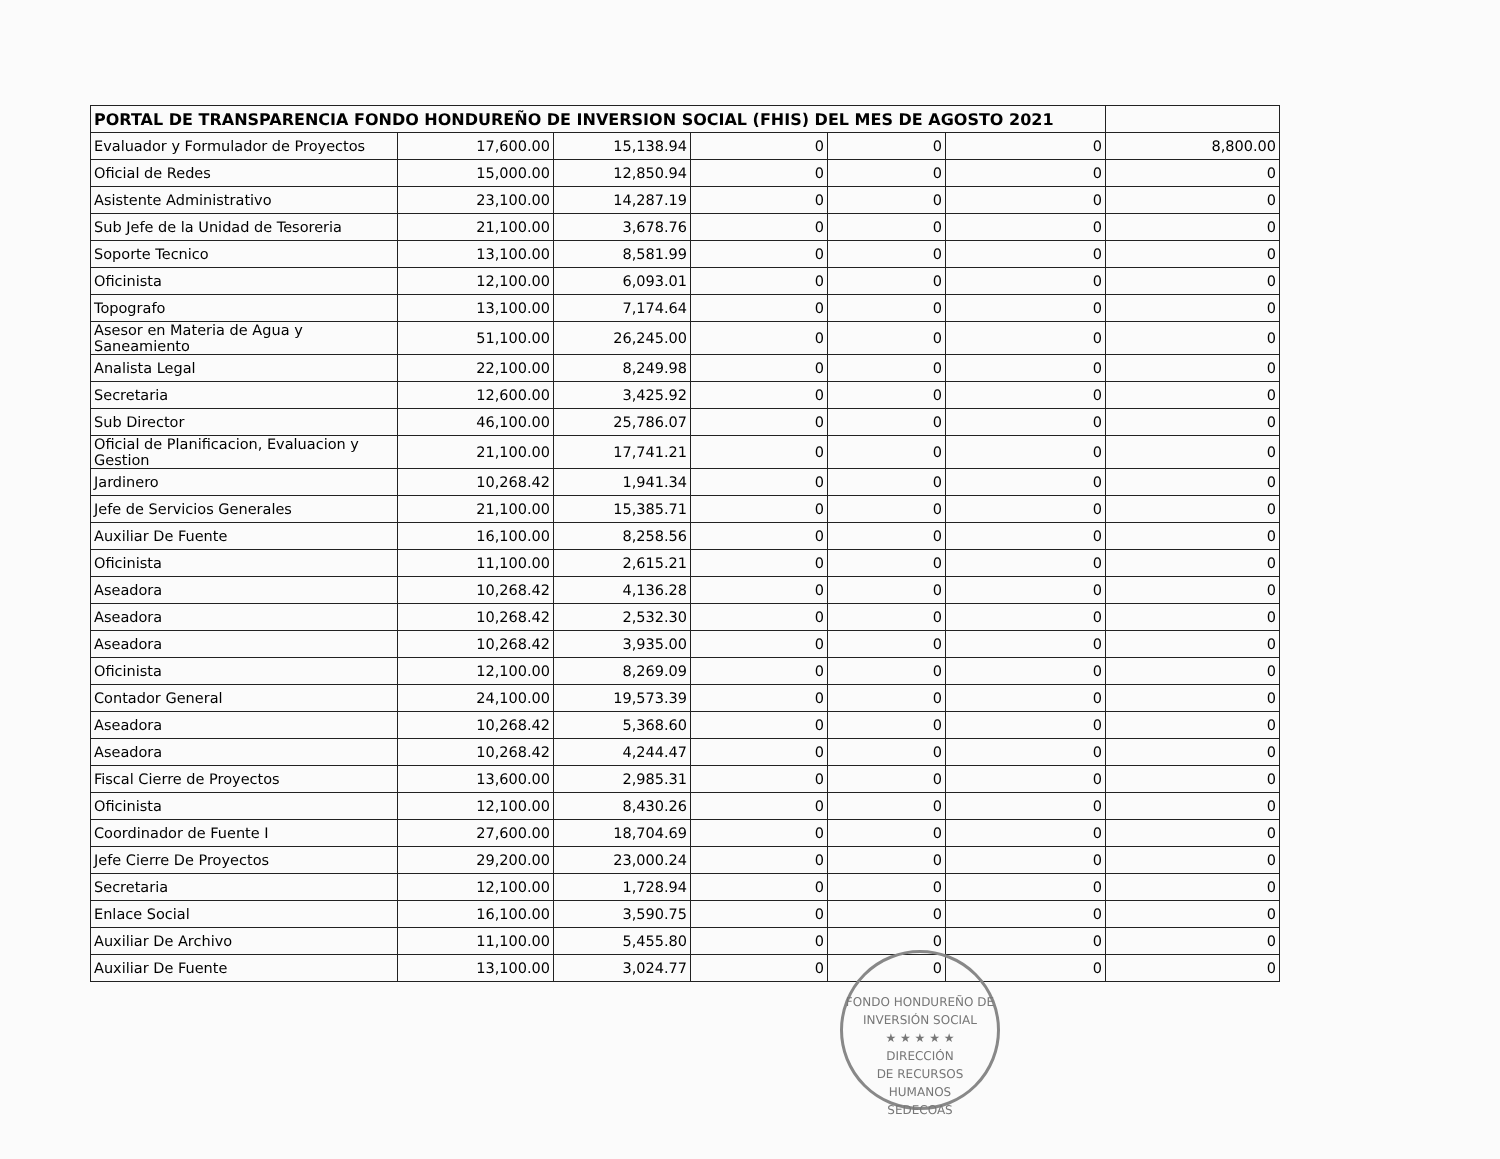| PORTAL DE TRANSPARENCIA FONDO HONDUREÑO DE INVERSION SOCIAL (FHIS) DEL MES DE AGOSTO 2021 | | | | | | |
| --- | --- | --- | --- | --- | --- | --- |
| Evaluador y Formulador de Proyectos | 17,600.00 | 15,138.94 | 0 | 0 | 0 | 8,800.00 |
| Oficial de Redes | 15,000.00 | 12,850.94 | 0 | 0 | 0 | 0 |
| Asistente Administrativo | 23,100.00 | 14,287.19 | 0 | 0 | 0 | 0 |
| Sub Jefe de la Unidad de Tesoreria | 21,100.00 | 3,678.76 | 0 | 0 | 0 | 0 |
| Soporte Tecnico | 13,100.00 | 8,581.99 | 0 | 0 | 0 | 0 |
| Oficinista | 12,100.00 | 6,093.01 | 0 | 0 | 0 | 0 |
| Topografo | 13,100.00 | 7,174.64 | 0 | 0 | 0 | 0 |
| Asesor en Materia de Agua y Saneamiento | 51,100.00 | 26,245.00 | 0 | 0 | 0 | 0 |
| Analista Legal | 22,100.00 | 8,249.98 | 0 | 0 | 0 | 0 |
| Secretaria | 12,600.00 | 3,425.92 | 0 | 0 | 0 | 0 |
| Sub Director | 46,100.00 | 25,786.07 | 0 | 0 | 0 | 0 |
| Oficial de Planificacion, Evaluacion y Gestion | 21,100.00 | 17,741.21 | 0 | 0 | 0 | 0 |
| Jardinero | 10,268.42 | 1,941.34 | 0 | 0 | 0 | 0 |
| Jefe de Servicios Generales | 21,100.00 | 15,385.71 | 0 | 0 | 0 | 0 |
| Auxiliar De Fuente | 16,100.00 | 8,258.56 | 0 | 0 | 0 | 0 |
| Oficinista | 11,100.00 | 2,615.21 | 0 | 0 | 0 | 0 |
| Aseadora | 10,268.42 | 4,136.28 | 0 | 0 | 0 | 0 |
| Aseadora | 10,268.42 | 2,532.30 | 0 | 0 | 0 | 0 |
| Aseadora | 10,268.42 | 3,935.00 | 0 | 0 | 0 | 0 |
| Oficinista | 12,100.00 | 8,269.09 | 0 | 0 | 0 | 0 |
| Contador General | 24,100.00 | 19,573.39 | 0 | 0 | 0 | 0 |
| Aseadora | 10,268.42 | 5,368.60 | 0 | 0 | 0 | 0 |
| Aseadora | 10,268.42 | 4,244.47 | 0 | 0 | 0 | 0 |
| Fiscal Cierre de Proyectos | 13,600.00 | 2,985.31 | 0 | 0 | 0 | 0 |
| Oficinista | 12,100.00 | 8,430.26 | 0 | 0 | 0 | 0 |
| Coordinador de Fuente I | 27,600.00 | 18,704.69 | 0 | 0 | 0 | 0 |
| Jefe Cierre De Proyectos | 29,200.00 | 23,000.24 | 0 | 0 | 0 | 0 |
| Secretaria | 12,100.00 | 1,728.94 | 0 | 0 | 0 | 0 |
| Enlace Social | 16,100.00 | 3,590.75 | 0 | 0 | 0 | 0 |
| Auxiliar De Archivo | 11,100.00 | 5,455.80 | 0 | 0 | 0 | 0 |
| Auxiliar De Fuente | 13,100.00 | 3,024.77 | 0 | 0 | 0 | 0 |
FONDO HONDUREÑO DE INVERSIÓN SOCIAL
★ ★ ★ ★ ★
DIRECCIÓN
DE RECURSOS
HUMANOS
SEDECOAS